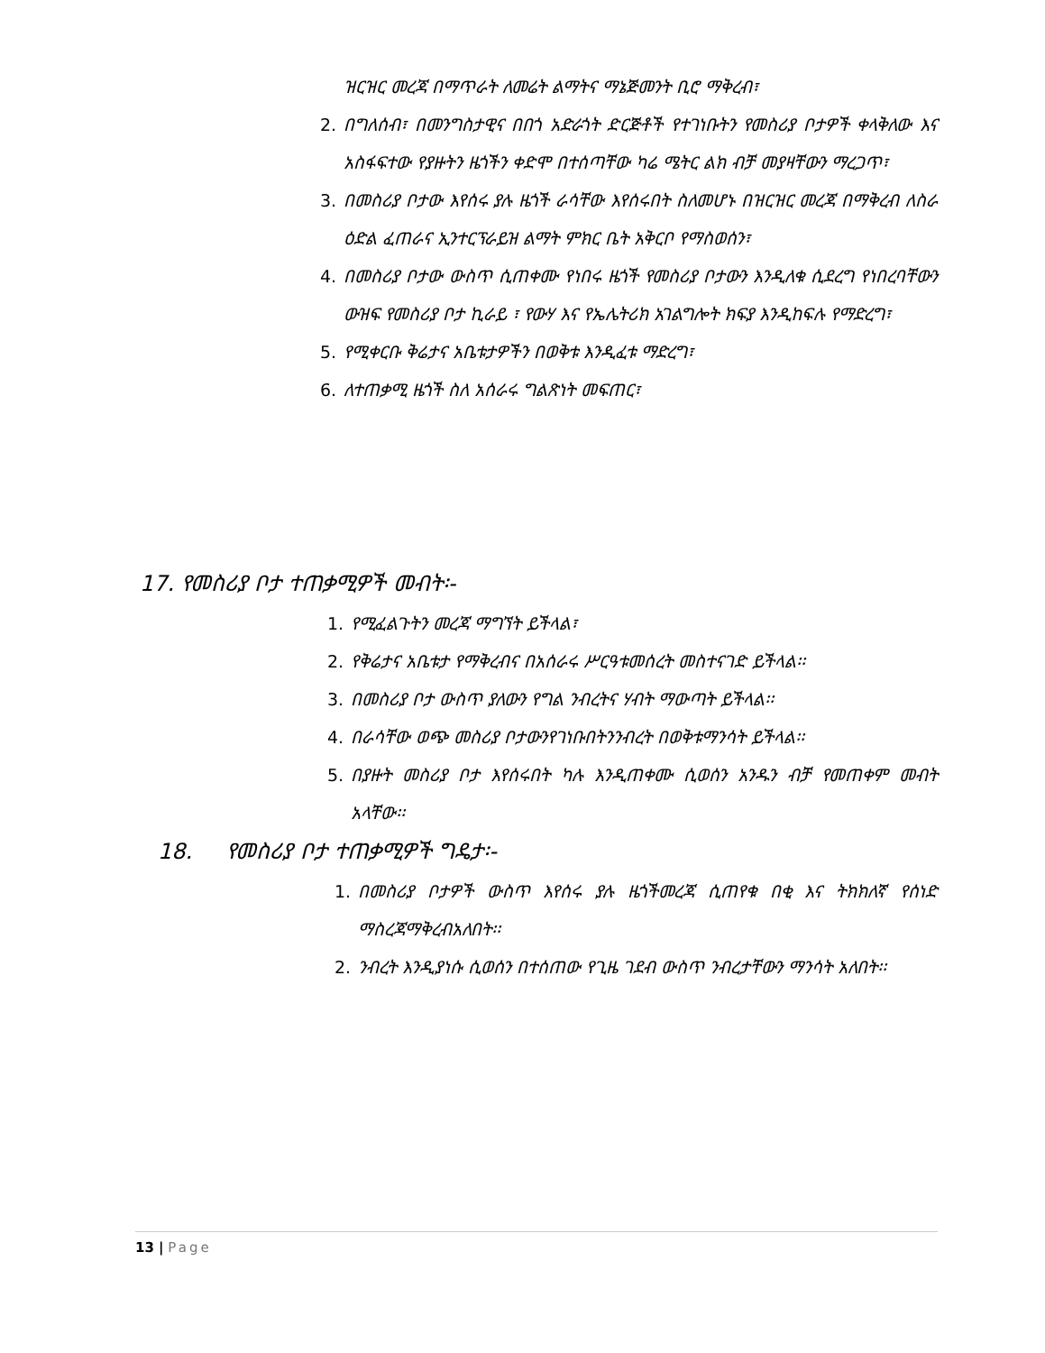ዝርዝር መረጃ በማጥራት ለመሬት ልማትና ማኔጅመንት ቢሮ ማቅረብ፣
2. በግለሰብ፣ በመንግስታዊና በበጎ አድራጎት ድርጅቶች የተገነቡትን የመስሪያ ቦታዎች ቀላቅለው እና አስፋፍተው የያዙትን ዜጎችን ቀድሞ በተሰጣቸው ካሬ ሜትር ልክ ብቻ መያዛቸውን ማረጋጥ፣
3. በመስሪያ ቦታው እየሰሩ ያሉ ዜጎች ራሳቸው እየሰሩበት ስለመሆኑ በዝርዝር መረጃ በማቅረብ ለስራ ዕድል ፈጠራና ኢንተርፕራይዝ ልማት ምክር ቤት አቅርቦ የማስወሰን፣
4. በመስሪያ ቦታው ውስጥ ሲጠቀሙ የነበሩ ዜጎች የመስሪያ ቦታውን እንዲለቁ ሲደረግ የነበረባቸውን ውዝፍ የመስሪያ ቦታ ኪራይ ፣ የውሃ እና የኤሌትሪክ አገልግሎት ክፍያ እንዲከፍሉ የማድረግ፣
5. የሚቀርቡ ቅሬታና አቤቱታዎችን በወቅቱ እንዲፈቱ ማድረግ፣
6. ለተጠቃሚ ዜጎች ስለ አሰራሩ ግልጽነት መፍጠር፣
17. የመስሪያ ቦታ ተጠቃሚዎች መብት፡-
1. የሚፈልጉትን መረጃ ማግኘት ይችላል፣
2. የቅሬታና አቤቱታ የማቅረብና በአሰራሩ ሥርዓቱመሰረት መስተናገድ ይችላል፡፡
3. በመስሪያ ቦታ ውስጥ ያለውን የግል ንብረትና ሃብት ማውጣት ይችላል፡፡
4. በራሳቸው ወጭ መስሪያ ቦታውንየገነቡበትንንብረት በወቅቱማንሳት ይችላል፡፡
5. በያዙት መስሪያ ቦታ እየሰሩበት ካሉ እንዲጠቀሙ ሲወሰን አንዱን ብቻ የመጠቀም መብት አላቸው፡፡
18. የመስሪያ ቦታ ተጠቃሚዎች ግዴታ፡-
1. በመስሪያ ቦታዎች ውስጥ እየሰሩ ያሉ ዜጎችመረጃ ሲጠየቁ በቂ እና ትክክለኛ የሰነድ ማስረጃማቅረብአለበት፡፡
2. ንብረት እንዲያነሱ ሲወሰን በተሰጠው የጊዜ ገደብ ውስጥ ንብረታቸውን ማንሳት አለበት፡፡
13 | Page